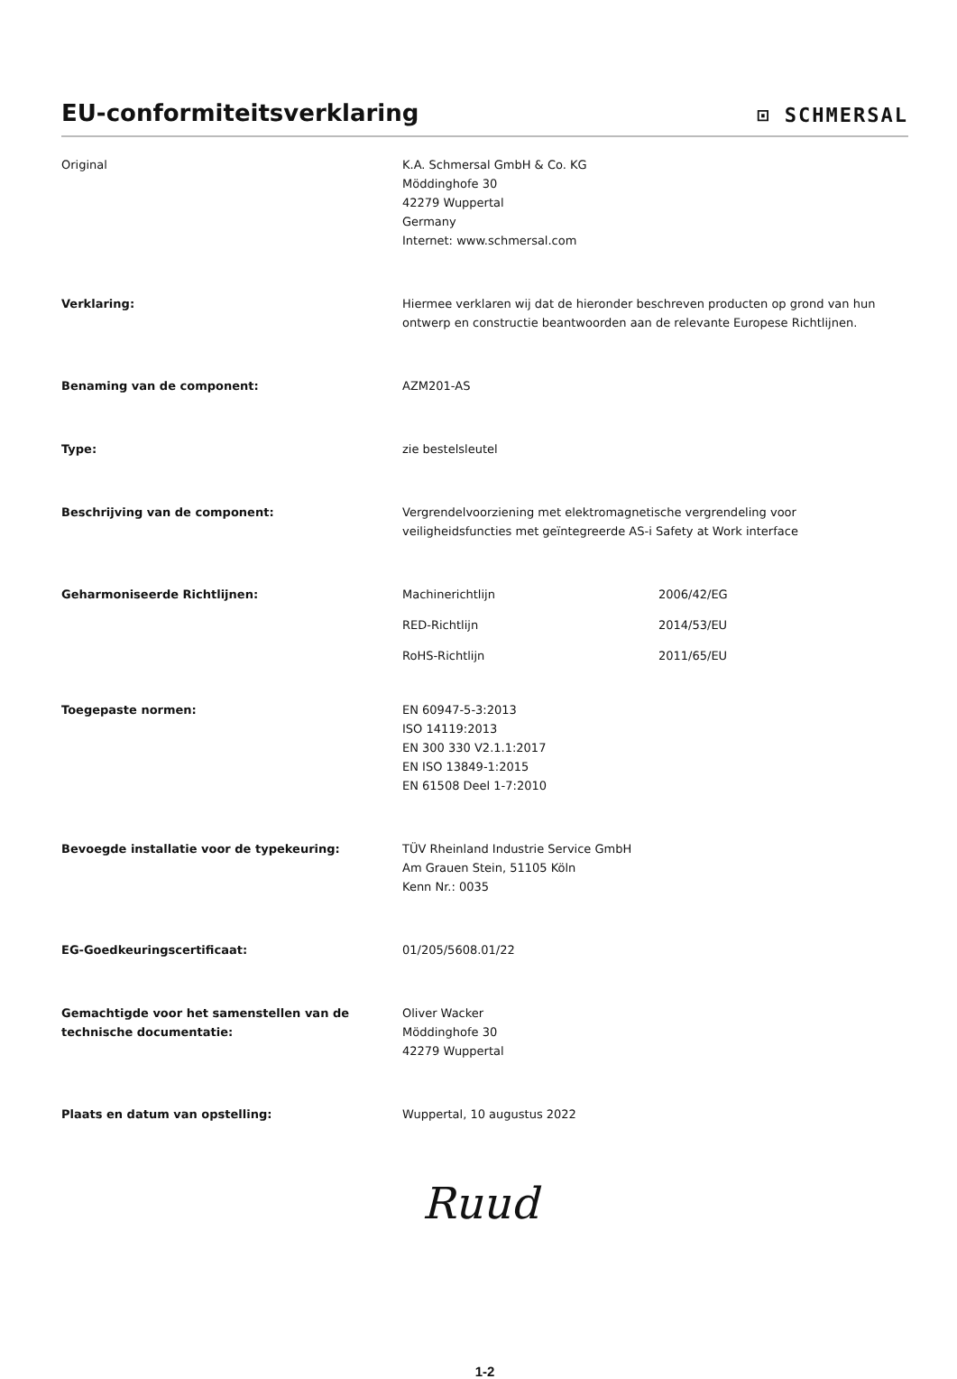EU-conformiteitsverklaring
⊡ SCHMERSAL
Original K.A. Schmersal GmbH & Co. KG
Möddinghofe 30
42279 Wuppertal
Germany
Internet: www.schmersal.com
Verklaring: Hiermee verklaren wij dat de hieronder beschreven producten op grond van hun ontwerp en constructie beantwoorden aan de relevante Europese Richtlijnen.
Benaming van de component: AZM201-AS
Type: zie bestelsleutel
Beschrijving van de component: Vergrendelvoorziening met elektromagnetische vergrendeling voor veiligheidsfuncties met geïntegreerde AS-i Safety at Work interface
Geharmoniseerde Richtlijnen:
Machinerichtlijn 2006/42/EG
RED-Richtlijn 2014/53/EU
RoHS-Richtlijn 2011/65/EU
Toegepaste normen: EN 60947-5-3:2013
ISO 14119:2013
EN 300 330 V2.1.1:2017
EN ISO 13849-1:2015
EN 61508 Deel 1-7:2010
Bevoegde installatie voor de typekeuring: TÜV Rheinland Industrie Service GmbH
Am Grauen Stein, 51105 Köln
Kenn Nr.: 0035
EG-Goedkeuringscertificaat: 01/205/5608.01/22
Gemachtigde voor het samenstellen van de technische documentatie:
Oliver Wacker
Möddinghofe 30
42279 Wuppertal
Plaats en datum van opstelling: Wuppertal, 10 augustus 2022
Ruud
1-2